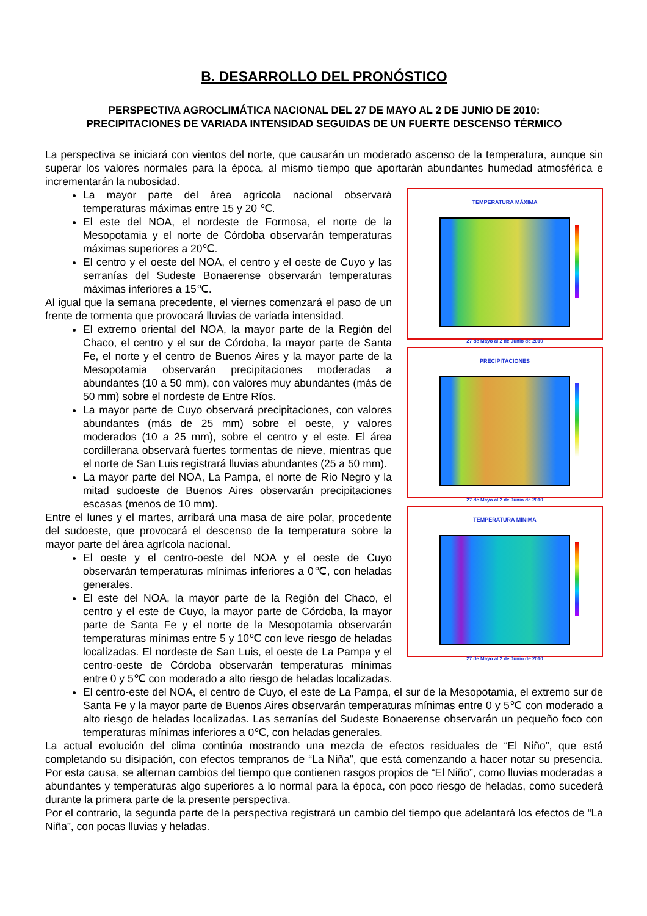B. DESARROLLO DEL PRONÓSTICO
PERSPECTIVA AGROCLIMÁTICA NACIONAL DEL 27 DE MAYO AL 2 DE JUNIO DE 2010:
PRECIPITACIONES DE VARIADA INTENSIDAD SEGUIDAS DE UN FUERTE DESCENSO TÉRMICO
La perspectiva se iniciará con vientos del norte, que causarán un moderado ascenso de la temperatura, aunque sin superar los valores normales para la época, al mismo tiempo que aportarán abundantes humedad atmosférica e incrementarán la nubosidad.
TEMPERATURA MÁXIMA
27 de Mayo al 2 de Junio de 2010
PRECIPITACIONES
27 de Mayo al 2 de Junio de 2010
TEMPERATURA MÍNIMA
27 de Mayo al 2 de Junio de 2010
La mayor parte del área agrícola nacional observará temperaturas máximas entre 15 y 20 ℃.
El este del NOA, el nordeste de Formosa, el norte de la Mesopotamia y el norte de Córdoba observarán temperaturas máximas superiores a 20℃.
El centro y el oeste del NOA, el centro y el oeste de Cuyo y las serranías del Sudeste Bonaerense observarán temperaturas máximas inferiores a 15℃.
Al igual que la semana precedente, el viernes comenzará el paso de un frente de tormenta que provocará lluvias de variada intensidad.
El extremo oriental del NOA, la mayor parte de la Región del Chaco, el centro y el sur de Córdoba, la mayor parte de Santa Fe, el norte y el centro de Buenos Aires y la mayor parte de la Mesopotamia observarán precipitaciones moderadas a abundantes (10 a 50 mm), con valores muy abundantes (más de 50 mm) sobre el nordeste de Entre Ríos.
La mayor parte de Cuyo observará precipitaciones, con valores abundantes (más de 25 mm) sobre el oeste, y valores moderados (10 a 25 mm), sobre el centro y el este. El área cordillerana observará fuertes tormentas de nieve, mientras que el norte de San Luis registrará lluvias abundantes (25 a 50 mm).
La mayor parte del NOA, La Pampa, el norte de Río Negro y la mitad sudoeste de Buenos Aires observarán precipitaciones escasas (menos de 10 mm).
Entre el lunes y el martes, arribará una masa de aire polar, procedente del sudoeste, que provocará el descenso de la temperatura sobre la mayor parte del área agrícola nacional.
El oeste y el centro-oeste del NOA y el oeste de Cuyo observarán temperaturas mínimas inferiores a 0℃, con heladas generales.
El este del NOA, la mayor parte de la Región del Chaco, el centro y el este de Cuyo, la mayor parte de Córdoba, la mayor parte de Santa Fe y el norte de la Mesopotamia observarán temperaturas mínimas entre 5 y 10℃ con leve riesgo de heladas localizadas. El nordeste de San Luis, el oeste de La Pampa y el centro-oeste de Córdoba observarán temperaturas mínimas entre 0 y 5℃ con moderado a alto riesgo de heladas localizadas.
El centro-este del NOA, el centro de Cuyo, el este de La Pampa, el sur de la Mesopotamia, el extremo sur de Santa Fe y la mayor parte de Buenos Aires observarán temperaturas mínimas entre 0 y 5℃ con moderado a alto riesgo de heladas localizadas. Las serranías del Sudeste Bonaerense observarán un pequeño foco con temperaturas mínimas inferiores a 0℃, con heladas generales.
La actual evolución del clima continúa mostrando una mezcla de efectos residuales de “El Niño”, que está completando su disipación, con efectos tempranos de “La Niña”, que está comenzando a hacer notar su presencia. Por esta causa, se alternan cambios del tiempo que contienen rasgos propios de “El Niño”, como lluvias moderadas a abundantes y temperaturas algo superiores a lo normal para la época, con poco riesgo de heladas, como sucederá durante la primera parte de la presente perspectiva.
Por el contrario, la segunda parte de la perspectiva registrará un cambio del tiempo que adelantará los efectos de “La Niña”, con pocas lluvias y heladas.